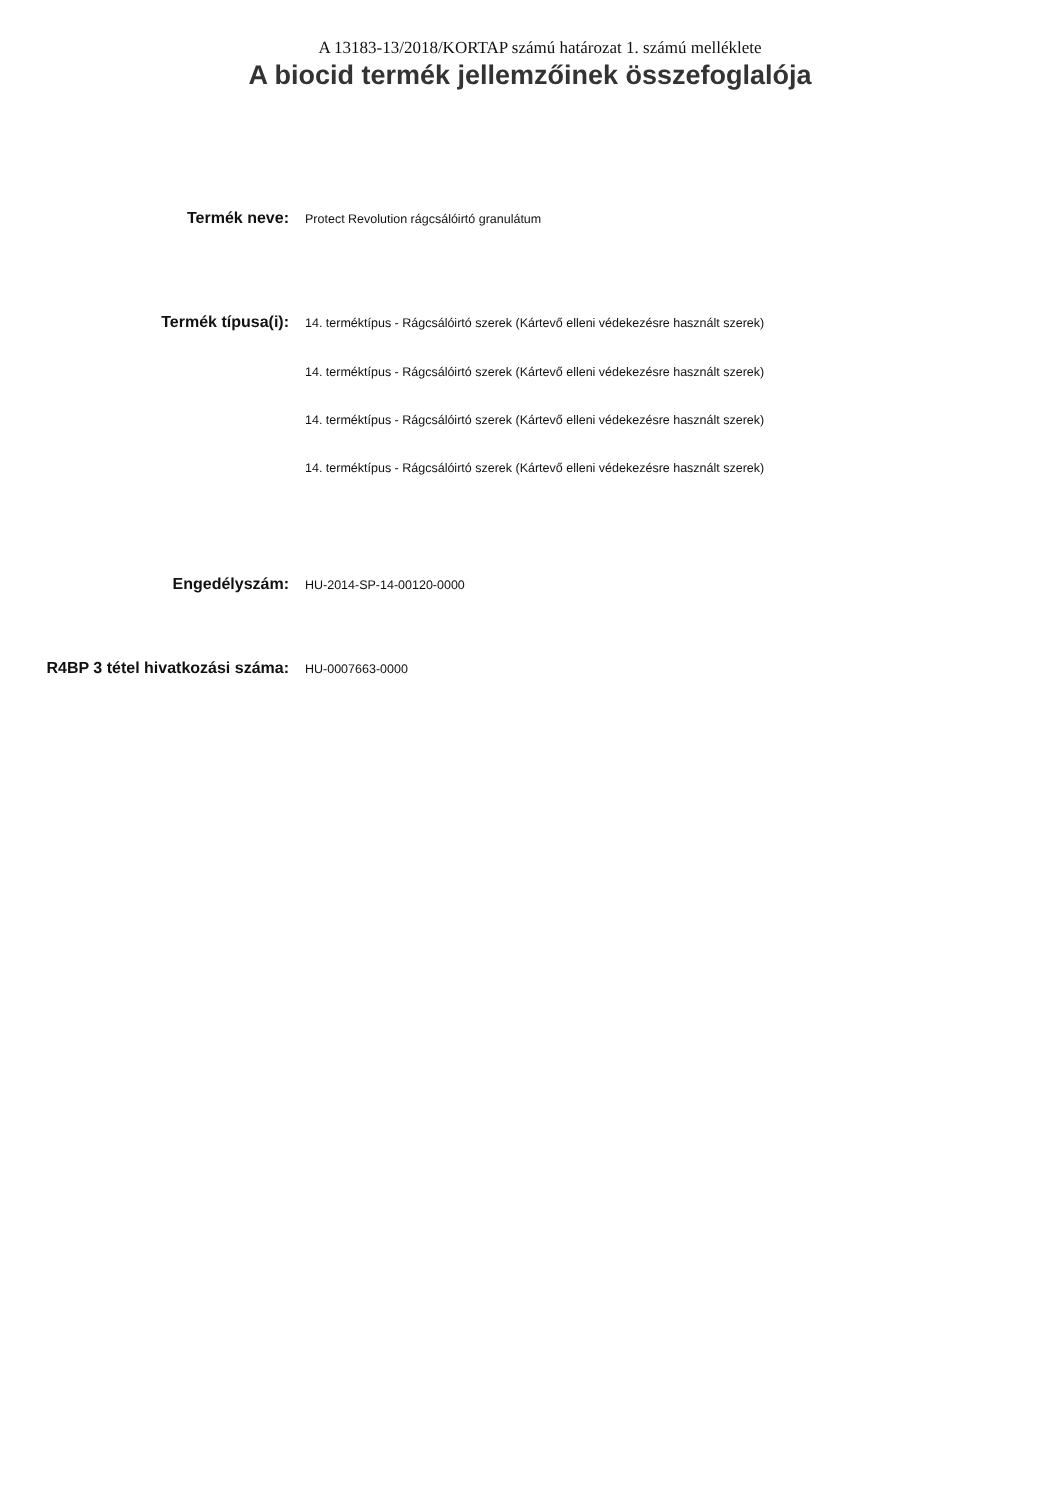A 13183-13/2018/KORTAP számú határozat 1. számú melléklete
A biocid termék jellemzőinek összefoglalója
Termék neve:
Protect Revolution rágcsálóirtó granulátum
Termék típusa(i):
14. terméktípus - Rágcsálóirtó szerek (Kártevő elleni védekezésre használt szerek)
14. terméktípus - Rágcsálóirtó szerek (Kártevő elleni védekezésre használt szerek)
14. terméktípus - Rágcsálóirtó szerek (Kártevő elleni védekezésre használt szerek)
14. terméktípus - Rágcsálóirtó szerek (Kártevő elleni védekezésre használt szerek)
Engedélyszám:
HU-2014-SP-14-00120-0000
R4BP 3 tétel hivatkozási száma:
HU-0007663-0000